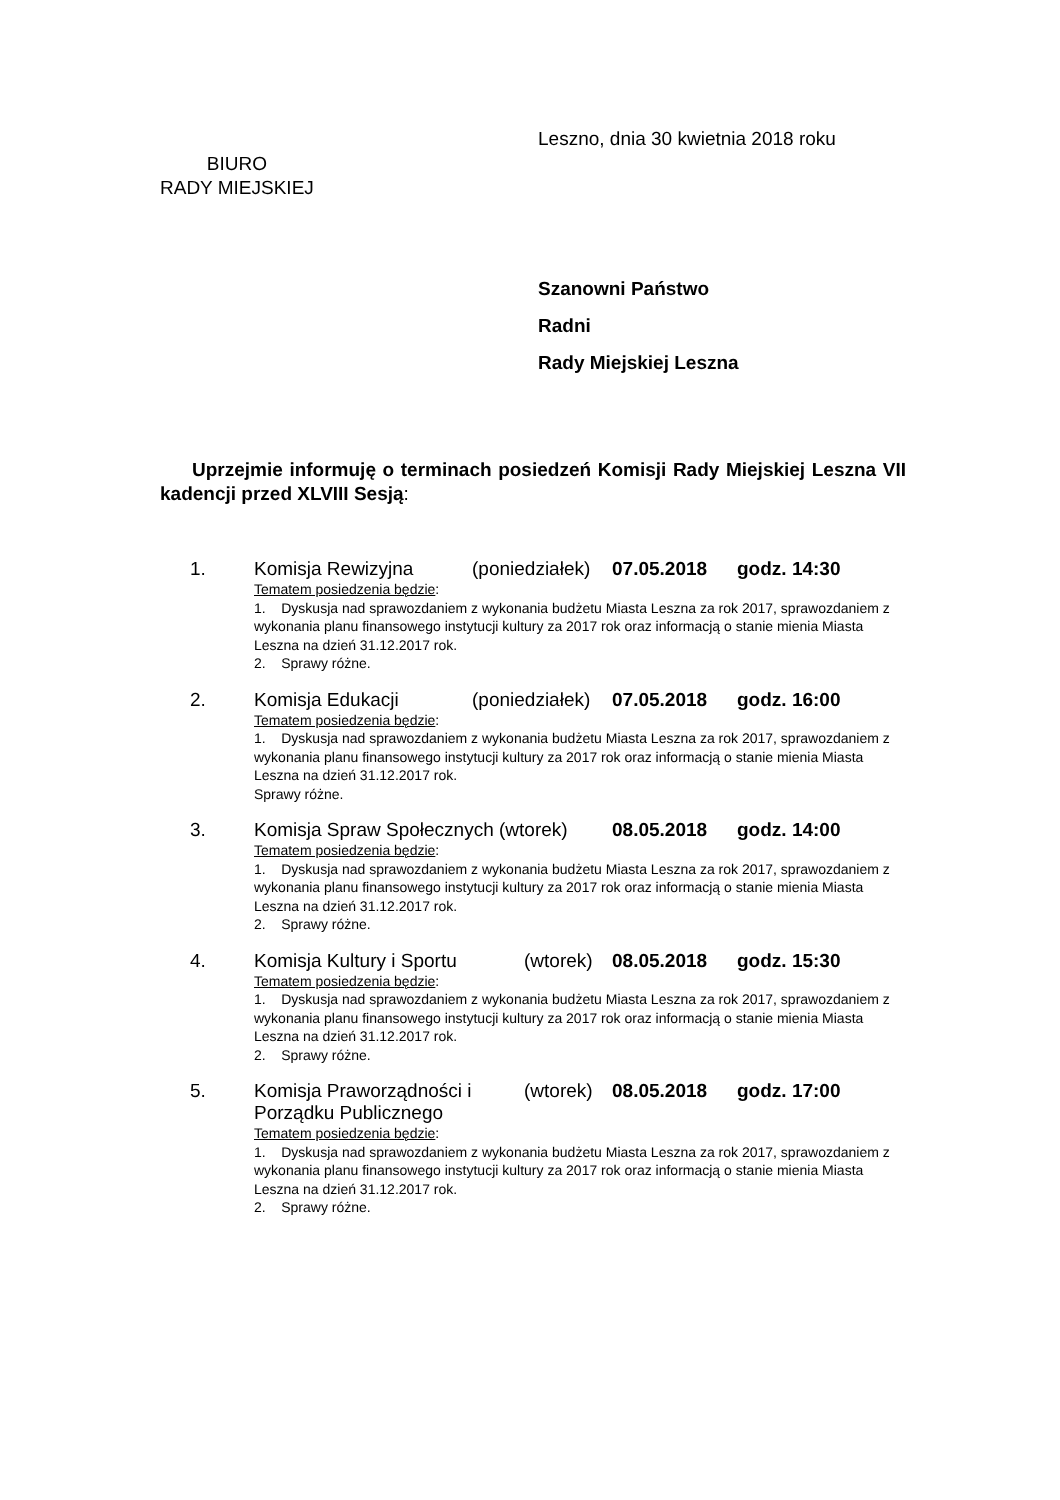Leszno, dnia 30 kwietnia 2018 roku
BIURO
RADY MIEJSKIEJ
Szanowni Państwo
Radni
Rady Miejskiej Leszna
Uprzejmie informuję o terminach posiedzeń Komisji Rady Miejskiej Leszna VII kadencji przed XLVIII Sesją:
1. Komisja Rewizyjna (poniedziałek) 07.05.2018 godz. 14:30
Tematem posiedzenia będzie:
1. Dyskusja nad sprawozdaniem z wykonania budżetu Miasta Leszna za rok 2017, sprawozdaniem z wykonania planu finansowego instytucji kultury za 2017 rok oraz informacją o stanie mienia Miasta Leszna na dzień 31.12.2017 rok.
2. Sprawy różne.
2. Komisja Edukacji (poniedziałek) 07.05.2018 godz. 16:00
Tematem posiedzenia będzie:
1. Dyskusja nad sprawozdaniem z wykonania budżetu Miasta Leszna za rok 2017, sprawozdaniem z wykonania planu finansowego instytucji kultury za 2017 rok oraz informacją o stanie mienia Miasta Leszna na dzień 31.12.2017 rok.
Sprawy różne.
3. Komisja Spraw Społecznych (wtorek) 08.05.2018 godz. 14:00
Tematem posiedzenia będzie:
1. Dyskusja nad sprawozdaniem z wykonania budżetu Miasta Leszna za rok 2017, sprawozdaniem z wykonania planu finansowego instytucji kultury za 2017 rok oraz informacją o stanie mienia Miasta Leszna na dzień 31.12.2017 rok.
2. Sprawy różne.
4. Komisja Kultury i Sportu (wtorek) 08.05.2018 godz. 15:30
Tematem posiedzenia będzie:
1. Dyskusja nad sprawozdaniem z wykonania budżetu Miasta Leszna za rok 2017, sprawozdaniem z wykonania planu finansowego instytucji kultury za 2017 rok oraz informacją o stanie mienia Miasta Leszna na dzień 31.12.2017 rok.
2. Sprawy różne.
5. Komisja Praworządności i Porządku Publicznego (wtorek) 08.05.2018 godz. 17:00
Tematem posiedzenia będzie:
1. Dyskusja nad sprawozdaniem z wykonania budżetu Miasta Leszna za rok 2017, sprawozdaniem z wykonania planu finansowego instytucji kultury za 2017 rok oraz informacją o stanie mienia Miasta Leszna na dzień 31.12.2017 rok.
2. Sprawy różne.